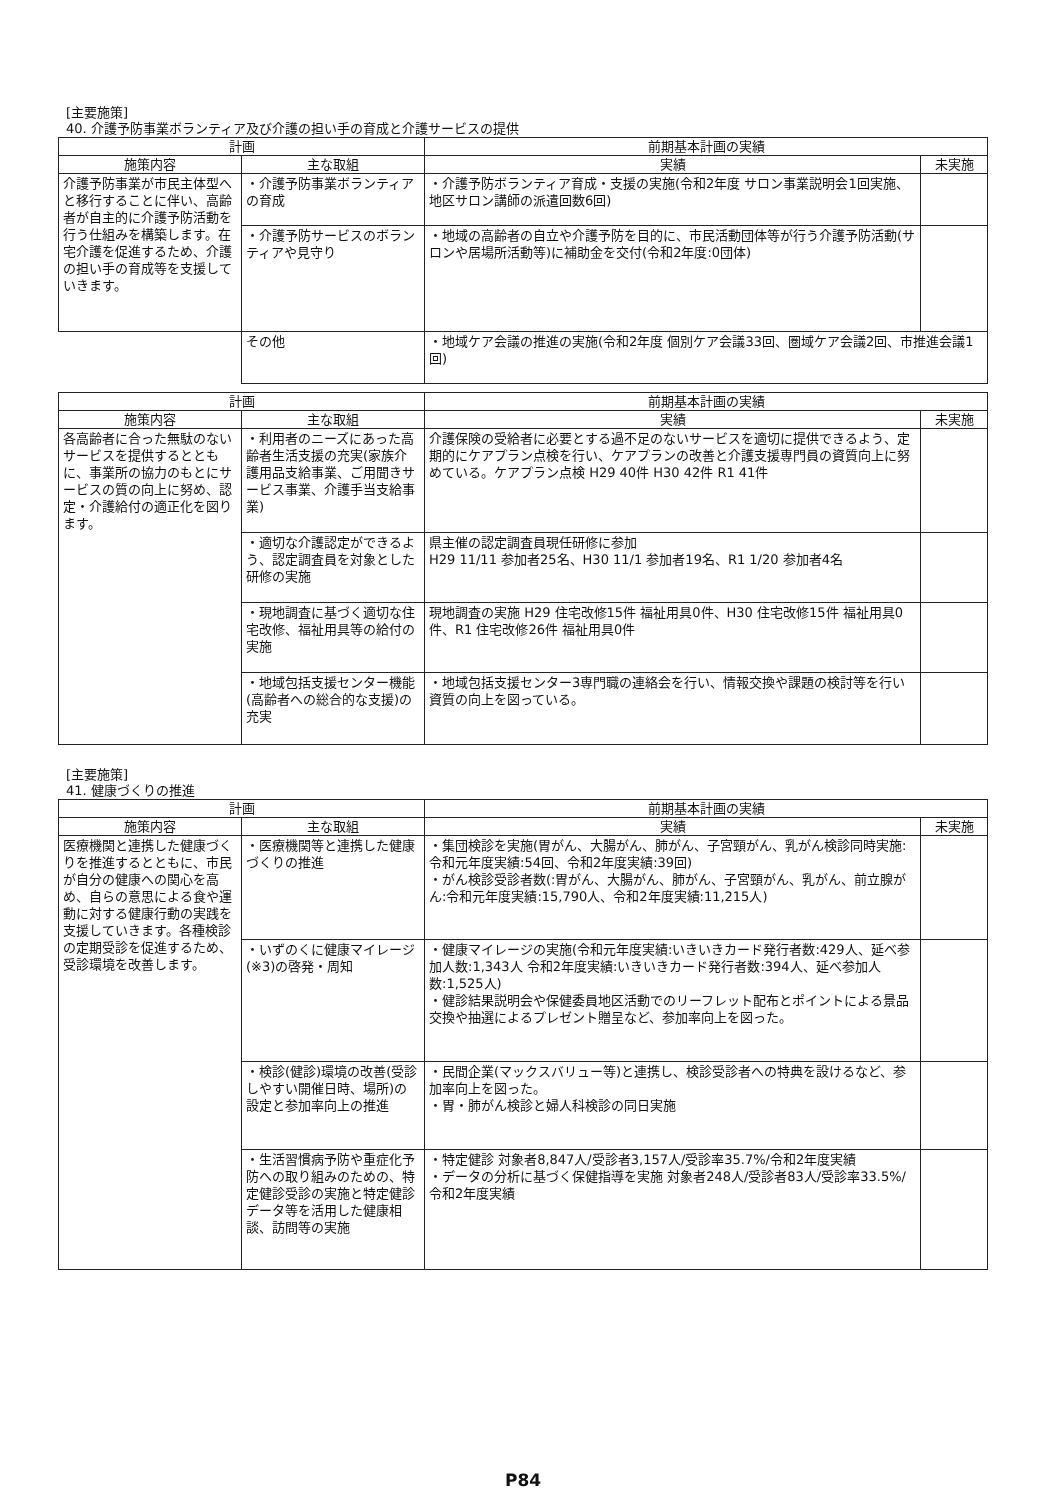[主要施策]
40. 介護予防事業ボランティア及び介護の担い手の育成と介護サービスの提供
| 計画 | | 前期基本計画の実績 | |
| --- | --- | --- | --- |
| 施策内容 | 主な取組 | 実績 | 未実施 |
| 介護予防事業が市民主体型へと移行することに伴い、高齢者が自主的に介護予防活動を行う仕組みを構築します。在宅介護を促進するため、介護の担い手の育成等を支援していきます。 | ・介護予防事業ボランティアの育成 | ・介護予防ボランティア育成・支援の実施(令和2年度 サロン事業説明会1回実施、地区サロン講師の派遣回数6回) | |
| | ・介護予防サービスのボランティアや見守り | ・地域の高齢者の自立や介護予防を目的に、市民活動団体等が行う介護予防活動(サロンや居場所活動等)に補助金を交付(令和2年度:0団体) | |
| | その他 | ・地域ケア会議の推進の実施(令和2年度 個別ケア会議33回、圏域ケア会議2回、市推進会議1回) | |
| 計画 | | 前期基本計画の実績 | |
| --- | --- | --- | --- |
| 施策内容 | 主な取組 | 実績 | 未実施 |
| 各高齢者に合った無駄のないサービスを提供するとともに、事業所の協力のもとにサービスの質の向上に努め、認定・介護給付の適正化を図ります。 | ・利用者のニーズにあった高齢者生活支援の充実(家族介護用品支給事業、ご用聞きサービス事業、介護手当支給事業) | 介護保険の受給者に必要とする過不足のないサービスを適切に提供できるよう、定期的にケアプラン点検を行い、ケアプランの改善と介護支援専門員の資質向上に努めている。ケアプラン点検 H29 40件 H30 42件 R1 41件 | |
| | ・適切な介護認定ができるよう、認定調査員を対象とした研修の実施 | 県主催の認定調査員現任研修に参加 H29 11/11 参加者25名、H30 11/1 参加者19名、R1 1/20 参加者4名 | |
| | ・現地調査に基づく適切な住宅改修、福祉用具等の給付の実施 | 現地調査の実施 H29 住宅改修15件 福祉用具0件、H30 住宅改修15件 福祉用具0件、R1 住宅改修26件 福祉用具0件 | |
| | ・地域包括支援センター機能(高齢者への総合的な支援)の充実 | ・地域包括支援センター3専門職の連絡会を行い、情報交換や課題の検討等を行い資質の向上を図っている。 | |
[主要施策]
41. 健康づくりの推進
| 計画 | | 前期基本計画の実績 | |
| --- | --- | --- | --- |
| 施策内容 | 主な取組 | 実績 | 未実施 |
| 医療機関と連携した健康づくりを推進するとともに、市民が自分の健康への関心を高め、自らの意思による食や運動に対する健康行動の実践を支援していきます。各種検診の定期受診を促進するため、受診環境を改善します。 | ・医療機関等と連携した健康づくりの推進 | ・集団検診を実施(胃がん、大腸がん、肺がん、子宮頸がん、乳がん検診同時実施:令和元年度実績:54回、令和2年度実績:39回) ・がん検診受診者数(:胃がん、大腸がん、肺がん、子宮頸がん、乳がん、前立腺がん:令和元年度実績:15,790人、令和2年度実績:11,215人) | |
| | ・いずのくに健康マイレージ(※3)の啓発・周知 | ・健康マイレージの実施(令和元年度実績:いきいきカード発行者数:429人、延べ参加人数:1,343人 令和2年度実績:いきいきカード発行者数:394人、延べ参加人数:1,525人) ・健診結果説明会や保健委員地区活動でのリーフレット配布とポイントによる景品交換や抽選によるプレゼント贈呈など、参加率向上を図った。 | |
| | ・検診(健診)環境の改善(受診しやすい開催日時、場所)の設定と参加率向上の推進 | ・民間企業(マックスバリュー等)と連携し、検診受診者への特典を設けるなど、参加率向上を図った。 ・胃・肺がん検診と婦人科検診の同日実施 | |
| | ・生活習慣病予防や重症化予防への取り組みのための、特定健診受診の実施と特定健診データ等を活用した健康相談、訪問等の実施 | ・特定健診 対象者8,847人/受診者3,157人/受診率35.7%/令和2年度実績 ・データの分析に基づく保健指導を実施 対象者248人/受診者83人/受診率33.5%/令和2年度実績 | |
P84